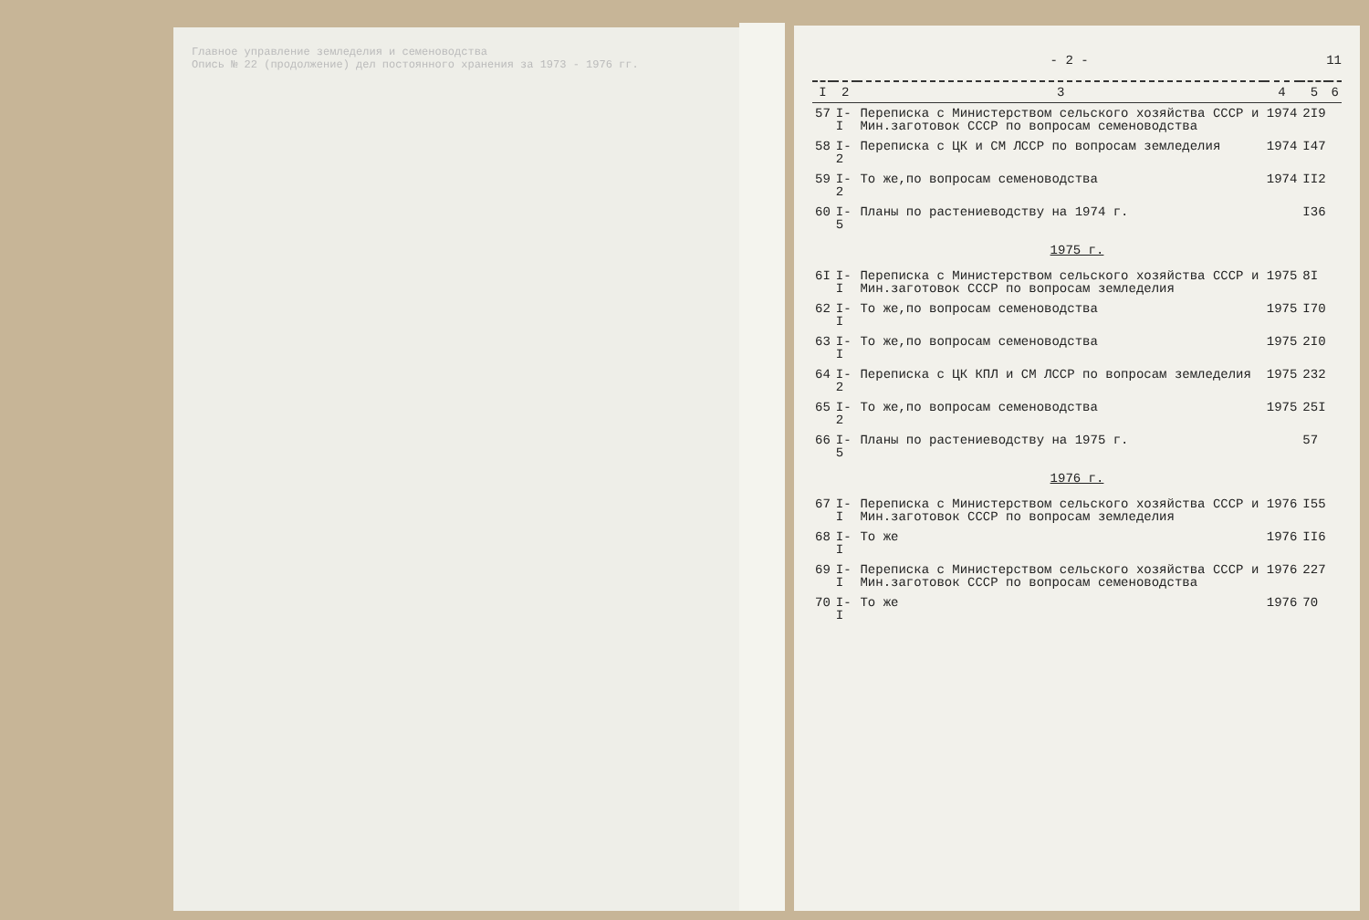Главное управление земледелия и семеноводства
Опись № 22 (продолжение) дел постоянного хранения за 1973 - 1976 гг.
- 2 - 11
| I | 2 | 3 | 4 | 5 | 6 |
| --- | --- | --- | --- | --- | --- |
| 57 | I-I | Переписка с Министерством сельского хозяйства СССР и Мин.заготовок СССР по вопросам семеноводства | 1974 | 2I9 | |
| 58 | I-2 | Переписка с ЦК и СМ ЛССР по вопросам земледелия | 1974 | I47 | |
| 59 | I-2 | То же,по вопросам семеноводства | 1974 | II2 | |
| 60 | I-5 | Планы по растениеводству на 1974 г. | | I36 | |
| 1975 г. | | | | | |
| 6I | I-I | Переписка с Министерством сельского хозяйства СССР и Мин.заготовок СССР по вопросам земледелия | 1975 | 8I | |
| 62 | I-I | То же,по вопросам семеноводства | 1975 | I70 | |
| 63 | I-I | То же,по вопросам семеноводства | 1975 | 2I0 | |
| 64 | I-2 | Переписка с ЦК КПЛ и СМ ЛССР по вопросам земледелия | 1975 | 232 | |
| 65 | I-2 | То же,по вопросам семеноводства | 1975 | 25I | |
| 66 | I-5 | Планы по растениеводству на 1975 г. | | 57 | |
| 1976 г. | | | | | |
| 67 | I-I | Переписка с Министерством сельского хозяйства СССР и Мин.заготовок СССР по вопросам земледелия | 1976 | I55 | |
| 68 | I-I | То же | 1976 | II6 | |
| 69 | I-I | Переписка с Министерством сельского хозяйства СССР и Мин.заготовок СССР по вопросам семеноводства | 1976 | 227 | |
| 70 | I-I | То же | 1976 | 70 | |